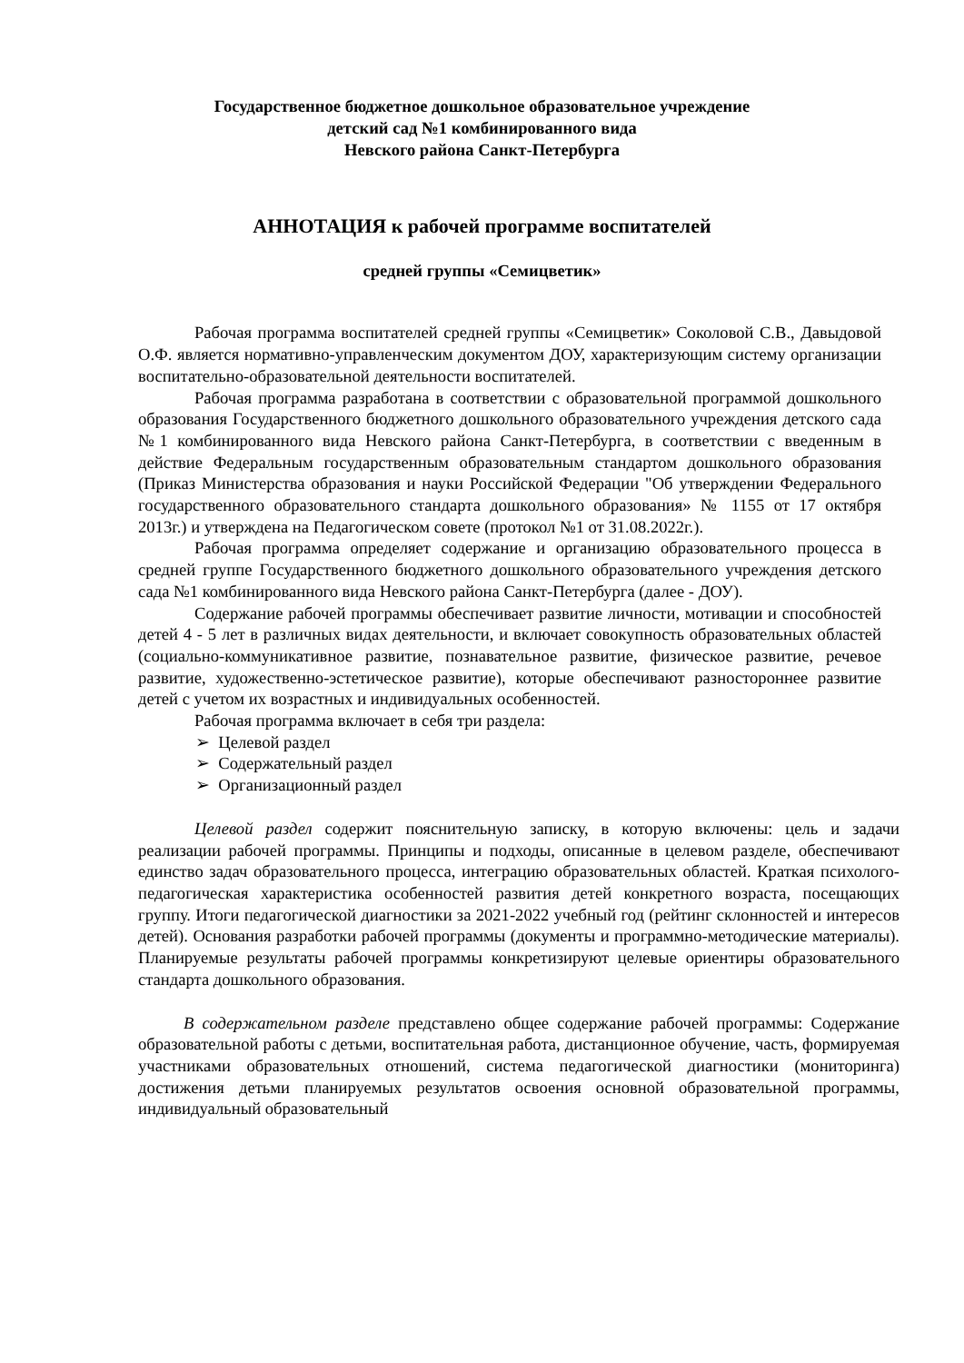Государственное бюджетное дошкольное образовательное учреждение
детский сад №1 комбинированного вида
Невского района Санкт-Петербурга
АННОТАЦИЯ к рабочей программе воспитателей
средней группы «Семицветик»
Рабочая программа воспитателей средней группы «Семицветик» Соколовой С.В., Давыдовой О.Ф. является нормативно-управленческим документом ДОУ, характеризующим систему организации воспитательно-образовательной деятельности воспитателей.
Рабочая программа разработана в соответствии с образовательной программой дошкольного образования Государственного бюджетного дошкольного образовательного учреждения детского сада №1 комбинированного вида Невского района Санкт-Петербурга, в соответствии с введенным в действие Федеральным государственным образовательным стандартом дошкольного образования (Приказ Министерства образования и науки Российской Федерации "Об утверждении Федерального государственного образовательного стандарта дошкольного образования» № 1155 от 17 октября 2013г.) и утверждена на Педагогическом совете (протокол №1 от 31.08.2022г.).
Рабочая программа определяет содержание и организацию образовательного процесса в средней группе Государственного бюджетного дошкольного образовательного учреждения детского сада №1 комбинированного вида Невского района Санкт-Петербурга (далее - ДОУ).
Содержание рабочей программы обеспечивает развитие личности, мотивации и способностей детей 4 - 5 лет в различных видах деятельности, и включает совокупность образовательных областей (социально-коммуникативное развитие, познавательное развитие, физическое развитие, речевое развитие, художественно-эстетическое развитие), которые обеспечивают разностороннее развитие детей с учетом их возрастных и индивидуальных особенностей.
Рабочая программа включает в себя три раздела:
➢ Целевой раздел
➢ Содержательный раздел
➢ Организационный раздел
Целевой раздел содержит пояснительную записку, в которую включены: цель и задачи реализации рабочей программы. Принципы и подходы, описанные в целевом разделе, обеспечивают единство задач образовательного процесса, интеграцию образовательных областей. Краткая психолого-педагогическая характеристика особенностей развития детей конкретного возраста, посещающих группу. Итоги педагогической диагностики за 2021-2022 учебный год (рейтинг склонностей и интересов детей). Основания разработки рабочей программы (документы и программно-методические материалы). Планируемые результаты рабочей программы конкретизируют целевые ориентиры образовательного стандарта дошкольного образования.
В содержательном разделе представлено общее содержание рабочей программы: Содержание образовательной работы с детьми, воспитательная работа, дистанционное обучение, часть, формируемая участниками образовательных отношений, система педагогической диагностики (мониторинга) достижения детьми планируемых результатов освоения основной образовательной программы, индивидуальный образовательный